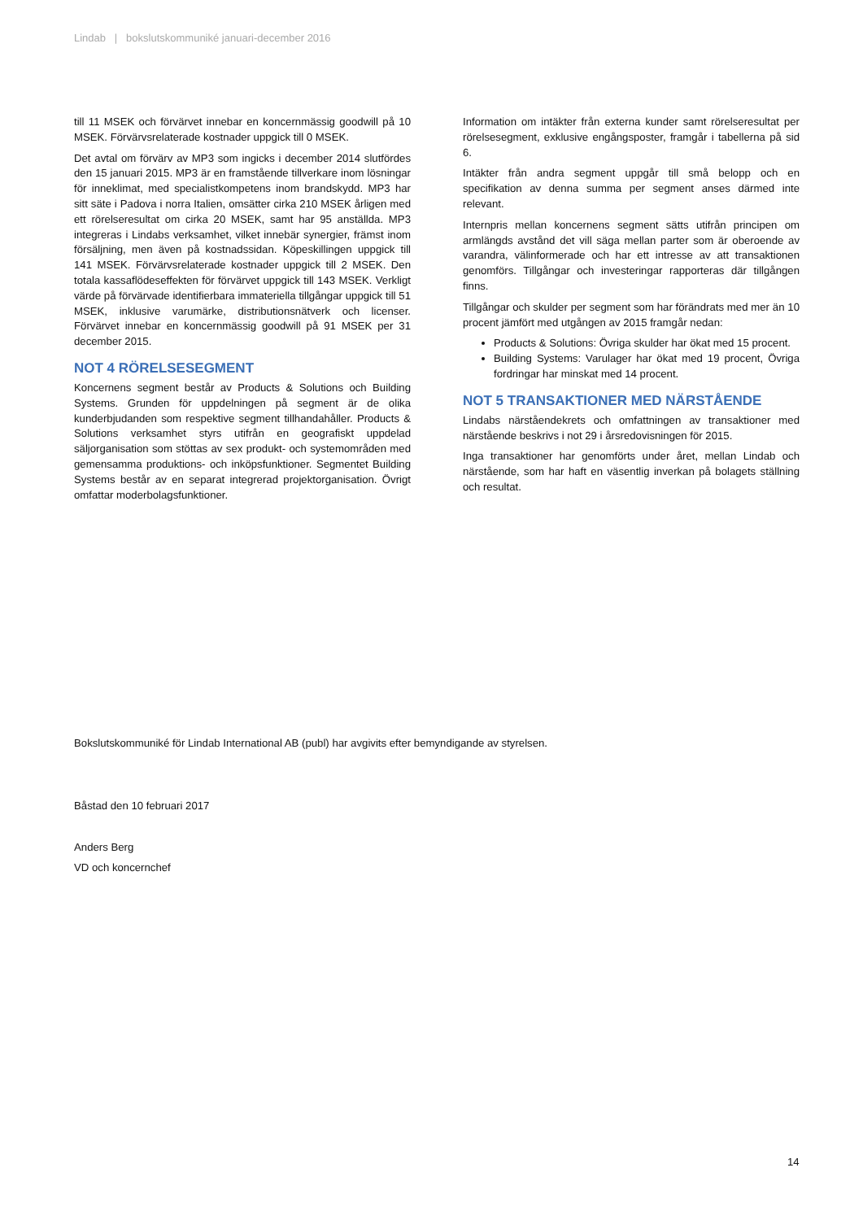Lindab | bokslutskommuniké januari-december 2016
till 11 MSEK och förvärvet innebar en koncernmässig goodwill på 10 MSEK. Förvärvsrelaterade kostnader uppgick till 0 MSEK.
Det avtal om förvärv av MP3 som ingicks i december 2014 slutfördes den 15 januari 2015. MP3 är en framstående tillverkare inom lösningar för inneklimat, med specialistkompetens inom brandskydd. MP3 har sitt säte i Padova i norra Italien, omsätter cirka 210 MSEK årligen med ett rörelseresultat om cirka 20 MSEK, samt har 95 anställda. MP3 integreras i Lindabs verksamhet, vilket innebär synergier, främst inom försäljning, men även på kostnadssidan. Köpeskillingen uppgick till 141 MSEK. Förvärvsrelaterade kostnader uppgick till 2 MSEK. Den totala kassaflödeseffekten för förvärvet uppgick till 143 MSEK. Verkligt värde på förvärvade identifierbara immateriella tillgångar uppgick till 51 MSEK, inklusive varumärke, distributionsnätverk och licenser. Förvärvet innebar en koncernmässig goodwill på 91 MSEK per 31 december 2015.
NOT 4 RÖRELSESEGMENT
Koncernens segment består av Products & Solutions och Building Systems. Grunden för uppdelningen på segment är de olika kunderbjudanden som respektive segment tillhandahåller. Products & Solutions verksamhet styrs utifrån en geografiskt uppdelad säljorganisation som stöttas av sex produkt- och systemområden med gemensamma produktions- och inköpsfunktioner. Segmentet Building Systems består av en separat integrerad projektorganisation. Övrigt omfattar moderbolagsfunktioner.
Information om intäkter från externa kunder samt rörelseresultat per rörelsesegment, exklusive engångsposter, framgår i tabellerna på sid 6.
Intäkter från andra segment uppgår till små belopp och en specifikation av denna summa per segment anses därmed inte relevant.
Internpris mellan koncernens segment sätts utifrån principen om armlängds avstånd det vill säga mellan parter som är oberoende av varandra, välinformerade och har ett intresse av att transaktionen genomförs. Tillgångar och investeringar rapporteras där tillgången finns.
Tillgångar och skulder per segment som har förändrats med mer än 10 procent jämfört med utgången av 2015 framgår nedan:
Products & Solutions: Övriga skulder har ökat med 15 procent.
Building Systems: Varulager har ökat med 19 procent, Övriga fordringar har minskat med 14 procent.
NOT 5 TRANSAKTIONER MED NÄRSTÅENDE
Lindabs närståendekrets och omfattningen av transaktioner med närstående beskrivs i not 29 i årsredovisningen för 2015.
Inga transaktioner har genomförts under året, mellan Lindab och närstående, som har haft en väsentlig inverkan på bolagets ställning och resultat.
Bokslutskommuniké för Lindab International AB (publ) har avgivits efter bemyndigande av styrelsen.
Båstad den 10 februari 2017
Anders Berg
VD och koncernchef
14